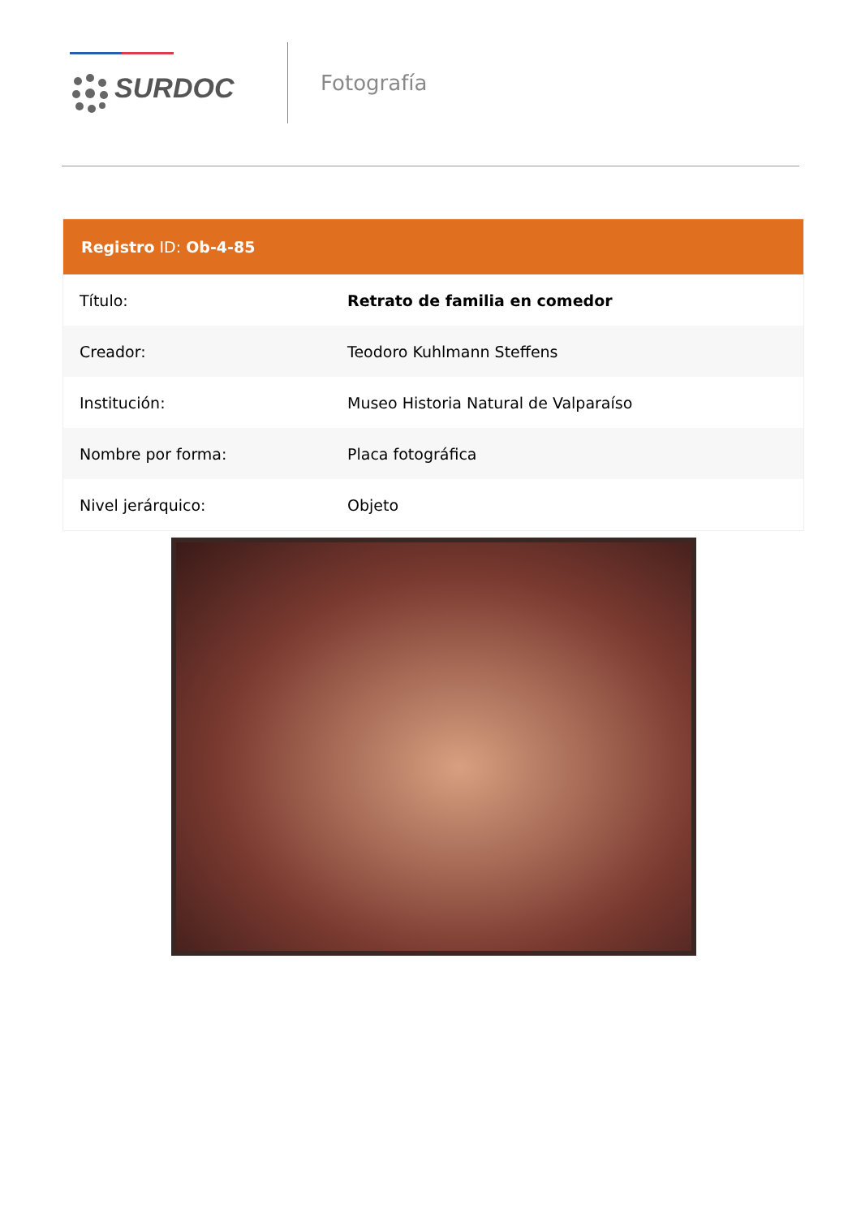SURDOC
Fotografía
| Registro ID: Ob-4-85 | |
| --- | --- |
| Título: | Retrato de familia en comedor |
| Creador: | Teodoro Kuhlmann Steffens |
| Institución: | Museo Historia Natural de Valparaíso |
| Nombre por forma: | Placa fotográfica |
| Nivel jerárquico: | Objeto |